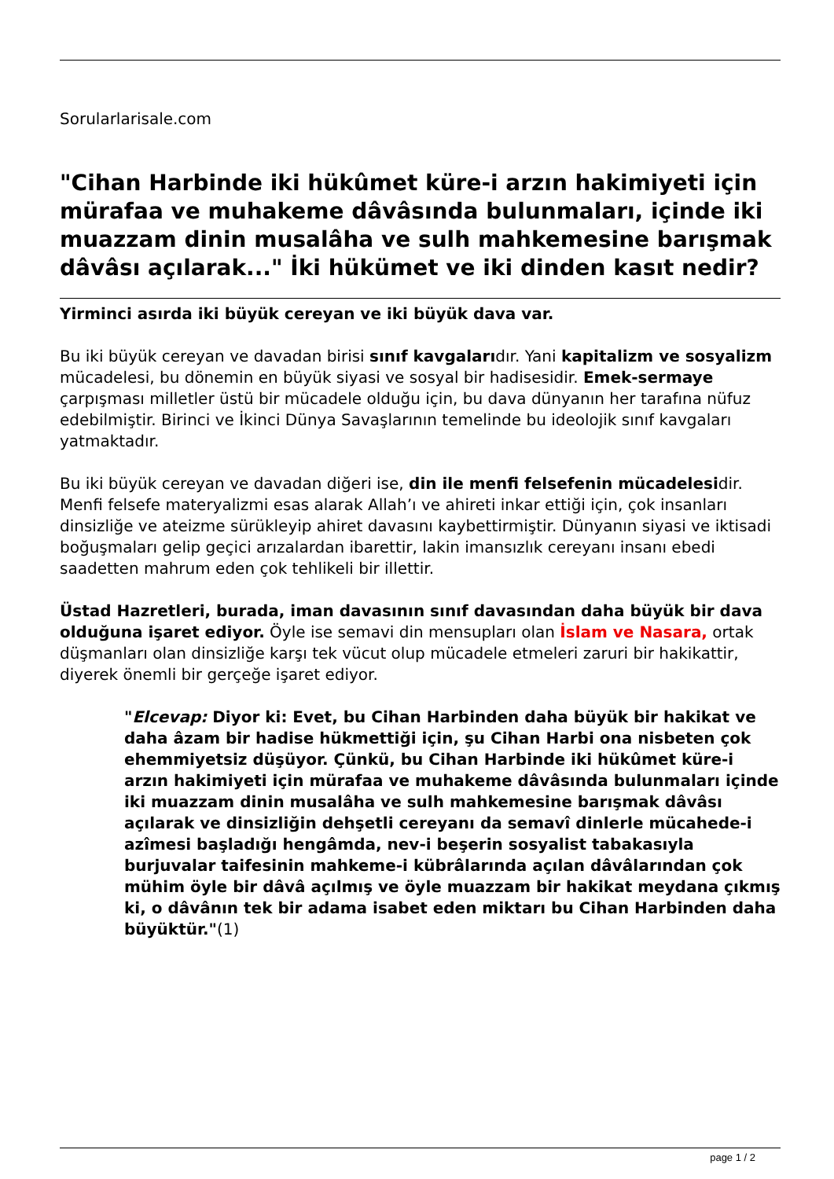Sorularlarisale.com
"Cihan Harbinde iki hükûmet küre-i arzın hakimiyeti için mürafaa ve muhakeme dâvâsında bulunmaları, içinde iki muazzam dinin musalâha ve sulh mahkemesine barışmak dâvâsı açılarak..." İki hükümet ve iki dinden kasıt nedir?
Yirminci asırda iki büyük cereyan ve iki büyük dava var.
Bu iki büyük cereyan ve davadan birisi sınıf kavgalarıdır. Yani kapitalizm ve sosyalizm mücadelesi, bu dönemin en büyük siyasi ve sosyal bir hadisesidir. Emek-sermaye çarpışması milletler üstü bir mücadele olduğu için, bu dava dünyanın her tarafına nüfuz edebilmiştir. Birinci ve İkinci Dünya Savaşlarının temelinde bu ideolojik sınıf kavgaları yatmaktadır.
Bu iki büyük cereyan ve davadan diğeri ise, din ile menfi felsefenin mücadelesidir. Menfi felsefe materyalizmi esas alarak Allah’ı ve ahireti inkar ettiği için, çok insanları dinsizliğe ve ateizme sürükleyip ahiret davasını kaybettirmiştir. Dünyanın siyasi ve iktisadi boğuşmaları gelip geçici arızalardan ibarettir, lakin imansızlık cereyanı insanı ebedi saadetten mahrum eden çok tehlikeli bir illettir.
Üstad Hazretleri, burada, iman davasının sınıf davasından daha büyük bir dava olduğuna işaret ediyor. Öyle ise semavi din mensupları olan İslam ve Nasara, ortak düşmanları olan dinsizliğe karşı tek vücut olup mücadele etmeleri zaruri bir hakikattir, diyerek önemli bir gerçeğe işaret ediyor.
"Elcevap: Diyor ki: Evet, bu Cihan Harbinden daha büyük bir hakikat ve daha âzam bir hadise hükmettiği için, şu Cihan Harbi ona nisbeten çok ehemmiyetsiz düşüyor. Çünkü, bu Cihan Harbinde iki hükûmet küre-i arzın hakimiyeti için mürafaa ve muhakeme dâvâsında bulunmaları içinde iki muazzam dinin musalâha ve sulh mahkemesine barışmak dâvâsı açılarak ve dinsizliğin dehşetli cereyanı da semavî dinlerle mücahede-i azîmesi başladığı hengâmda, nev-i beşerin sosyalist tabakasıyla burjuvalar taifesinin mahkeme-i kübrâlarında açılan dâvâlarından çok mühim öyle bir dâvâ açılmış ve öyle muazzam bir hakikat meydana çıkmış ki, o dâvânın tek bir adama isabet eden miktarı bu Cihan Harbinden daha büyüktür."(1)
page 1 / 2